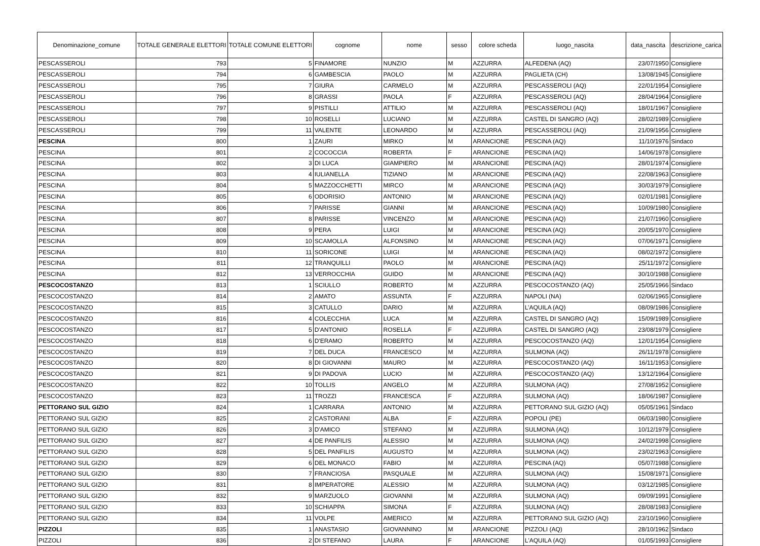| Denominazione_comune | TOTALE GENERALE ELETTORI | TOTALE COMUNE ELETTORI | cognome | nome | sesso | colore scheda | luogo_nascita | data_nascita | descrizione_carica |
| --- | --- | --- | --- | --- | --- | --- | --- | --- | --- |
| PESCASSEROLI | 793 | 5 | FINAMORE | NUNZIO | M | AZZURRA | ALFEDENA (AQ) | 23/07/1950 | Consigliere |
| PESCASSEROLI | 794 | 6 | GAMBESCIA | PAOLO | M | AZZURRA | PAGLIETA (CH) | 13/08/1945 | Consigliere |
| PESCASSEROLI | 795 | 7 | GIURA | CARMELO | M | AZZURRA | PESCASSEROLI (AQ) | 22/01/1954 | Consigliere |
| PESCASSEROLI | 796 | 8 | GRASSI | PAOLA | F | AZZURRA | PESCASSEROLI (AQ) | 28/04/1964 | Consigliere |
| PESCASSEROLI | 797 | 9 | PISTILLI | ATTILIO | M | AZZURRA | PESCASSEROLI (AQ) | 18/01/1967 | Consigliere |
| PESCASSEROLI | 798 | 10 | ROSELLI | LUCIANO | M | AZZURRA | CASTEL DI SANGRO (AQ) | 28/02/1989 | Consigliere |
| PESCASSEROLI | 799 | 11 | VALENTE | LEONARDO | M | AZZURRA | PESCASSEROLI (AQ) | 21/09/1956 | Consigliere |
| PESCINA | 800 | 1 | ZAURI | MIRKO | M | ARANCIONE | PESCINA (AQ) | 11/10/1976 | Sindaco |
| PESCINA | 801 | 2 | COCOCCIA | ROBERTA | F | ARANCIONE | PESCINA (AQ) | 14/06/1978 | Consigliere |
| PESCINA | 802 | 3 | DI LUCA | GIAMPIERO | M | ARANCIONE | PESCINA (AQ) | 28/01/1974 | Consigliere |
| PESCINA | 803 | 4 | IULIANELLA | TIZIANO | M | ARANCIONE | PESCINA (AQ) | 22/08/1963 | Consigliere |
| PESCINA | 804 | 5 | MAZZOCCHETTI | MIRCO | M | ARANCIONE | PESCINA (AQ) | 30/03/1979 | Consigliere |
| PESCINA | 805 | 6 | ODORISIO | ANTONIO | M | ARANCIONE | PESCINA (AQ) | 02/01/1981 | Consigliere |
| PESCINA | 806 | 7 | PARISSE | GIANNI | M | ARANCIONE | PESCINA (AQ) | 10/09/1980 | Consigliere |
| PESCINA | 807 | 8 | PARISSE | VINCENZO | M | ARANCIONE | PESCINA (AQ) | 21/07/1960 | Consigliere |
| PESCINA | 808 | 9 | PERA | LUIGI | M | ARANCIONE | PESCINA (AQ) | 20/05/1970 | Consigliere |
| PESCINA | 809 | 10 | SCAMOLLA | ALFONSINO | M | ARANCIONE | PESCINA (AQ) | 07/06/1971 | Consigliere |
| PESCINA | 810 | 11 | SORICONE | LUIGI | M | ARANCIONE | PESCINA (AQ) | 08/02/1972 | Consigliere |
| PESCINA | 811 | 12 | TRANQUILLI | PAOLO | M | ARANCIONE | PESCINA (AQ) | 25/11/1972 | Consigliere |
| PESCINA | 812 | 13 | VERROCCHIA | GUIDO | M | ARANCIONE | PESCINA (AQ) | 30/10/1988 | Consigliere |
| PESCOCOSTANZO | 813 | 1 | SCIULLO | ROBERTO | M | AZZURRA | PESCOCOSTANZO (AQ) | 25/05/1966 | Sindaco |
| PESCOCOSTANZO | 814 | 2 | AMATO | ASSUNTA | F | AZZURRA | NAPOLI (NA) | 02/06/1965 | Consigliere |
| PESCOCOSTANZO | 815 | 3 | CATULLO | DARIO | M | AZZURRA | L’AQUILA (AQ) | 08/09/1986 | Consigliere |
| PESCOCOSTANZO | 816 | 4 | COLECCHIA | LUCA | M | AZZURRA | CASTEL DI SANGRO (AQ) | 15/09/1989 | Consigliere |
| PESCOCOSTANZO | 817 | 5 | D'ANTONIO | ROSELLA | F | AZZURRA | CASTEL DI SANGRO (AQ) | 23/08/1979 | Consigliere |
| PESCOCOSTANZO | 818 | 6 | D'ERAMO | ROBERTO | M | AZZURRA | PESCOCOSTANZO (AQ) | 12/01/1954 | Consigliere |
| PESCOCOSTANZO | 819 | 7 | DEL DUCA | FRANCESCO | M | AZZURRA | SULMONA (AQ) | 26/11/1978 | Consigliere |
| PESCOCOSTANZO | 820 | 8 | DI GIOVANNI | MAURO | M | AZZURRA | PESCOCOSTANZO (AQ) | 16/11/1953 | Consigliere |
| PESCOCOSTANZO | 821 | 9 | DI PADOVA | LUCIO | M | AZZURRA | PESCOCOSTANZO (AQ) | 13/12/1964 | Consigliere |
| PESCOCOSTANZO | 822 | 10 | TOLLIS | ANGELO | M | AZZURRA | SULMONA (AQ) | 27/08/1952 | Consigliere |
| PESCOCOSTANZO | 823 | 11 | TROZZI | FRANCESCA | F | AZZURRA | SULMONA (AQ) | 18/06/1987 | Consigliere |
| PETTORANO SUL GIZIO | 824 | 1 | CARRARA | ANTONIO | M | AZZURRA | PETTORANO SUL GIZIO (AQ) | 05/05/1961 | Sindaco |
| PETTORANO SUL GIZIO | 825 | 2 | CASTORANI | ALBA | F | AZZURRA | POPOLI (PE) | 06/03/1980 | Consigliere |
| PETTORANO SUL GIZIO | 826 | 3 | D'AMICO | STEFANO | M | AZZURRA | SULMONA (AQ) | 10/12/1979 | Consigliere |
| PETTORANO SUL GIZIO | 827 | 4 | DE PANFILIS | ALESSIO | M | AZZURRA | SULMONA (AQ) | 24/02/1998 | Consigliere |
| PETTORANO SUL GIZIO | 828 | 5 | DEL PANFILIS | AUGUSTO | M | AZZURRA | SULMONA (AQ) | 23/02/1963 | Consigliere |
| PETTORANO SUL GIZIO | 829 | 6 | DEL MONACO | FABIO | M | AZZURRA | PESCINA (AQ) | 05/07/1988 | Consigliere |
| PETTORANO SUL GIZIO | 830 | 7 | FRANCIOSA | PASQUALE | M | AZZURRA | SULMONA (AQ) | 15/08/1971 | Consigliere |
| PETTORANO SUL GIZIO | 831 | 8 | IMPERATORE | ALESSIO | M | AZZURRA | SULMONA (AQ) | 03/12/1985 | Consigliere |
| PETTORANO SUL GIZIO | 832 | 9 | MARZUOLO | GIOVANNI | M | AZZURRA | SULMONA (AQ) | 09/09/1991 | Consigliere |
| PETTORANO SUL GIZIO | 833 | 10 | SCHIAPPA | SIMONA | F | AZZURRA | SULMONA (AQ) | 28/08/1983 | Consigliere |
| PETTORANO SUL GIZIO | 834 | 11 | VOLPE | AMERICO | M | AZZURRA | PETTORANO SUL GIZIO (AQ) | 23/10/1960 | Consigliere |
| PIZZOLI | 835 | 1 | ANASTASIO | GIOVANNINO | M | ARANCIONE | PIZZOLI (AQ) | 28/10/1962 | Sindaco |
| PIZZOLI | 836 | 2 | DI STEFANO | LAURA | F | ARANCIONE | L'AQUILA (AQ) | 01/05/1993 | Consigliere |